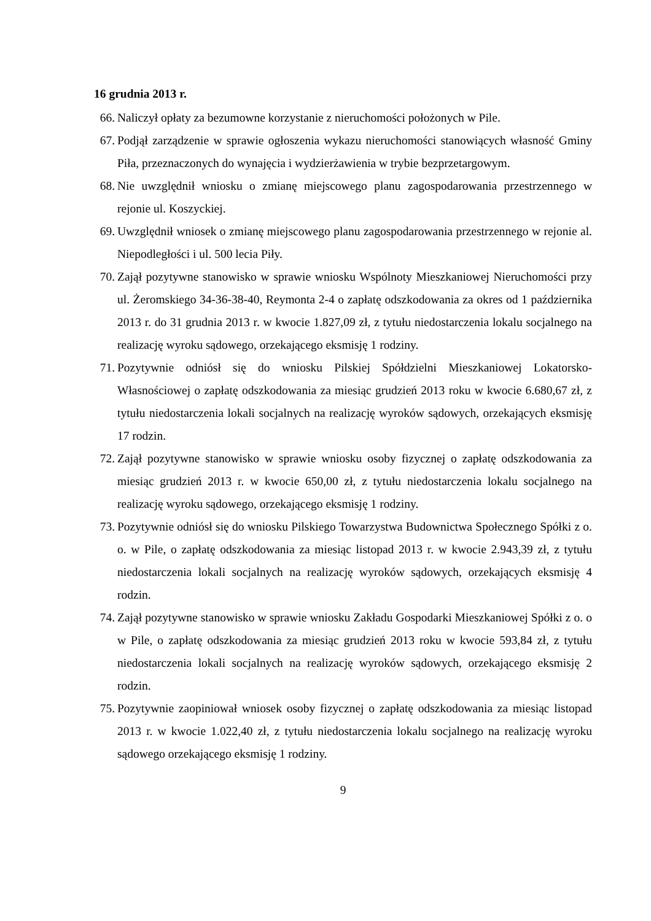16 grudnia 2013 r.
66. Naliczył opłaty za bezumowne korzystanie z nieruchomości położonych w Pile.
67. Podjął zarządzenie w sprawie ogłoszenia wykazu nieruchomości stanowiących własność Gminy Piła, przeznaczonych do wynajęcia i wydzierżawienia w trybie bezprzetargowym.
68. Nie uwzględnił wniosku o zmianę miejscowego planu zagospodarowania przestrzennego w rejonie ul. Koszyckiej.
69. Uwzględnił wniosek o zmianę miejscowego planu zagospodarowania przestrzennego w rejonie al. Niepodległości i ul. 500 lecia Piły.
70. Zajął pozytywne stanowisko w sprawie wniosku Wspólnoty Mieszkaniowej Nieruchomości przy ul. Żeromskiego 34-36-38-40, Reymonta 2-4 o zapłatę odszkodowania za okres od 1 października 2013 r. do 31 grudnia 2013 r. w kwocie 1.827,09 zł, z tytułu niedostarczenia lokalu socjalnego na realizację wyroku sądowego, orzekającego eksmisję 1 rodziny.
71. Pozytywnie odniósł się do wniosku Pilskiej Spółdzielni Mieszkaniowej Lokatorsko-Własnościowej o zapłatę odszkodowania za miesiąc grudzień 2013 roku w kwocie 6.680,67 zł, z tytułu niedostarczenia lokali socjalnych na realizację wyroków sądowych, orzekających eksmisję 17 rodzin.
72. Zajął pozytywne stanowisko w sprawie wniosku osoby fizycznej o zapłatę odszkodowania za miesiąc grudzień 2013 r. w kwocie 650,00 zł, z tytułu niedostarczenia lokalu socjalnego na realizację wyroku sądowego, orzekającego eksmisję 1 rodziny.
73. Pozytywnie odniósł się do wniosku Pilskiego Towarzystwa Budownictwa Społecznego Spółki z o. o. w Pile, o zapłatę odszkodowania za miesiąc listopad 2013 r. w kwocie 2.943,39 zł, z tytułu niedostarczenia lokali socjalnych na realizację wyroków sądowych, orzekających eksmisję 4 rodzin.
74. Zajął pozytywne stanowisko w sprawie wniosku Zakładu Gospodarki Mieszkaniowej Spółki z o. o w Pile, o zapłatę odszkodowania za miesiąc grudzień 2013 roku w kwocie 593,84 zł, z tytułu niedostarczenia lokali socjalnych na realizację wyroków sądowych, orzekającego eksmisję 2 rodzin.
75. Pozytywnie zaopiniował wniosek osoby fizycznej o zapłatę odszkodowania za miesiąc listopad 2013 r. w kwocie 1.022,40 zł, z tytułu niedostarczenia lokalu socjalnego na realizację wyroku sądowego orzekającego eksmisję 1 rodziny.
9